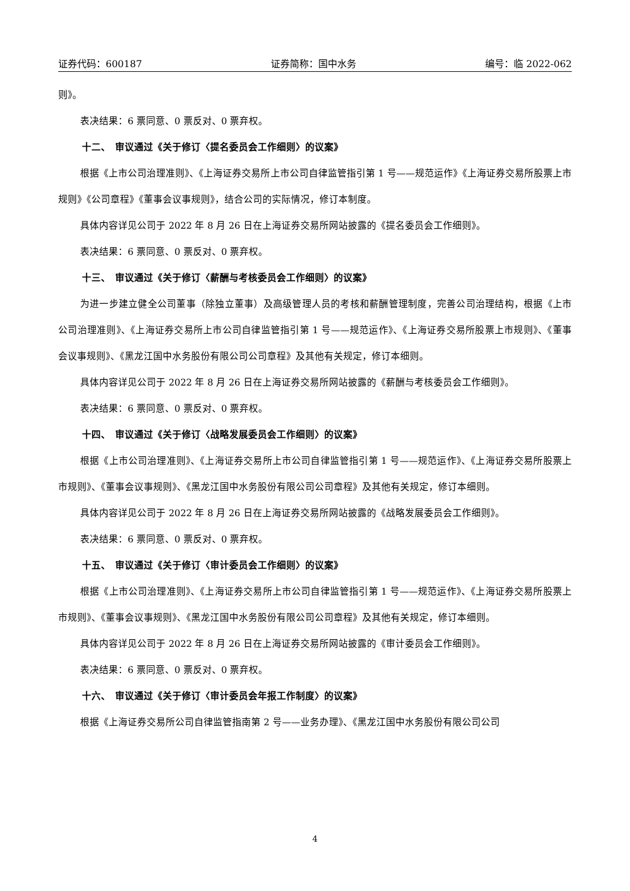证券代码：600187 证券简称：国中水务 编号：临 2022-062
则》。
表决结果：6 票同意、0 票反对、0 票弃权。
十二、　审议通过《关于修订〈提名委员会工作细则〉的议案》
根据《上市公司治理准则》、《上海证券交易所上市公司自律监管指引第 1 号——规范运作》《上海证券交易所股票上市规则》《公司章程》《董事会议事规则》，结合公司的实际情况，修订本制度。
具体内容详见公司于 2022 年 8 月 26 日在上海证券交易所网站披露的《提名委员会工作细则》。
表决结果：6 票同意、0 票反对、0 票弃权。
十三、　审议通过《关于修订〈薪酬与考核委员会工作细则〉的议案》
为进一步建立健全公司董事（除独立董事）及高级管理人员的考核和薪酬管理制度，完善公司治理结构，根据《上市公司治理准则》、《上海证券交易所上市公司自律监管指引第 1 号——规范运作》、《上海证券交易所股票上市规则》、《董事会议事规则》、《黑龙江国中水务股份有限公司公司章程》及其他有关规定，修订本细则。
具体内容详见公司于 2022 年 8 月 26 日在上海证券交易所网站披露的《薪酬与考核委员会工作细则》。
表决结果：6 票同意、0 票反对、0 票弃权。
十四、　审议通过《关于修订〈战略发展委员会工作细则〉的议案》
根据《上市公司治理准则》、《上海证券交易所上市公司自律监管指引第 1 号——规范运作》、《上海证券交易所股票上市规则》、《董事会议事规则》、《黑龙江国中水务股份有限公司公司章程》及其他有关规定，修订本细则。
具体内容详见公司于 2022 年 8 月 26 日在上海证券交易所网站披露的《战略发展委员会工作细则》。
表决结果：6 票同意、0 票反对、0 票弃权。
十五、　审议通过《关于修订〈审计委员会工作细则〉的议案》
根据《上市公司治理准则》、《上海证券交易所上市公司自律监管指引第 1 号——规范运作》、《上海证券交易所股票上市规则》、《董事会议事规则》、《黑龙江国中水务股份有限公司公司章程》及其他有关规定，修订本细则。
具体内容详见公司于 2022 年 8 月 26 日在上海证券交易所网站披露的《审计委员会工作细则》。
表决结果：6 票同意、0 票反对、0 票弃权。
十六、　审议通过《关于修订〈审计委员会年报工作制度〉的议案》
根据《上海证券交易所公司自律监管指南第 2 号——业务办理》、《黑龙江国中水务股份有限公司公司
4